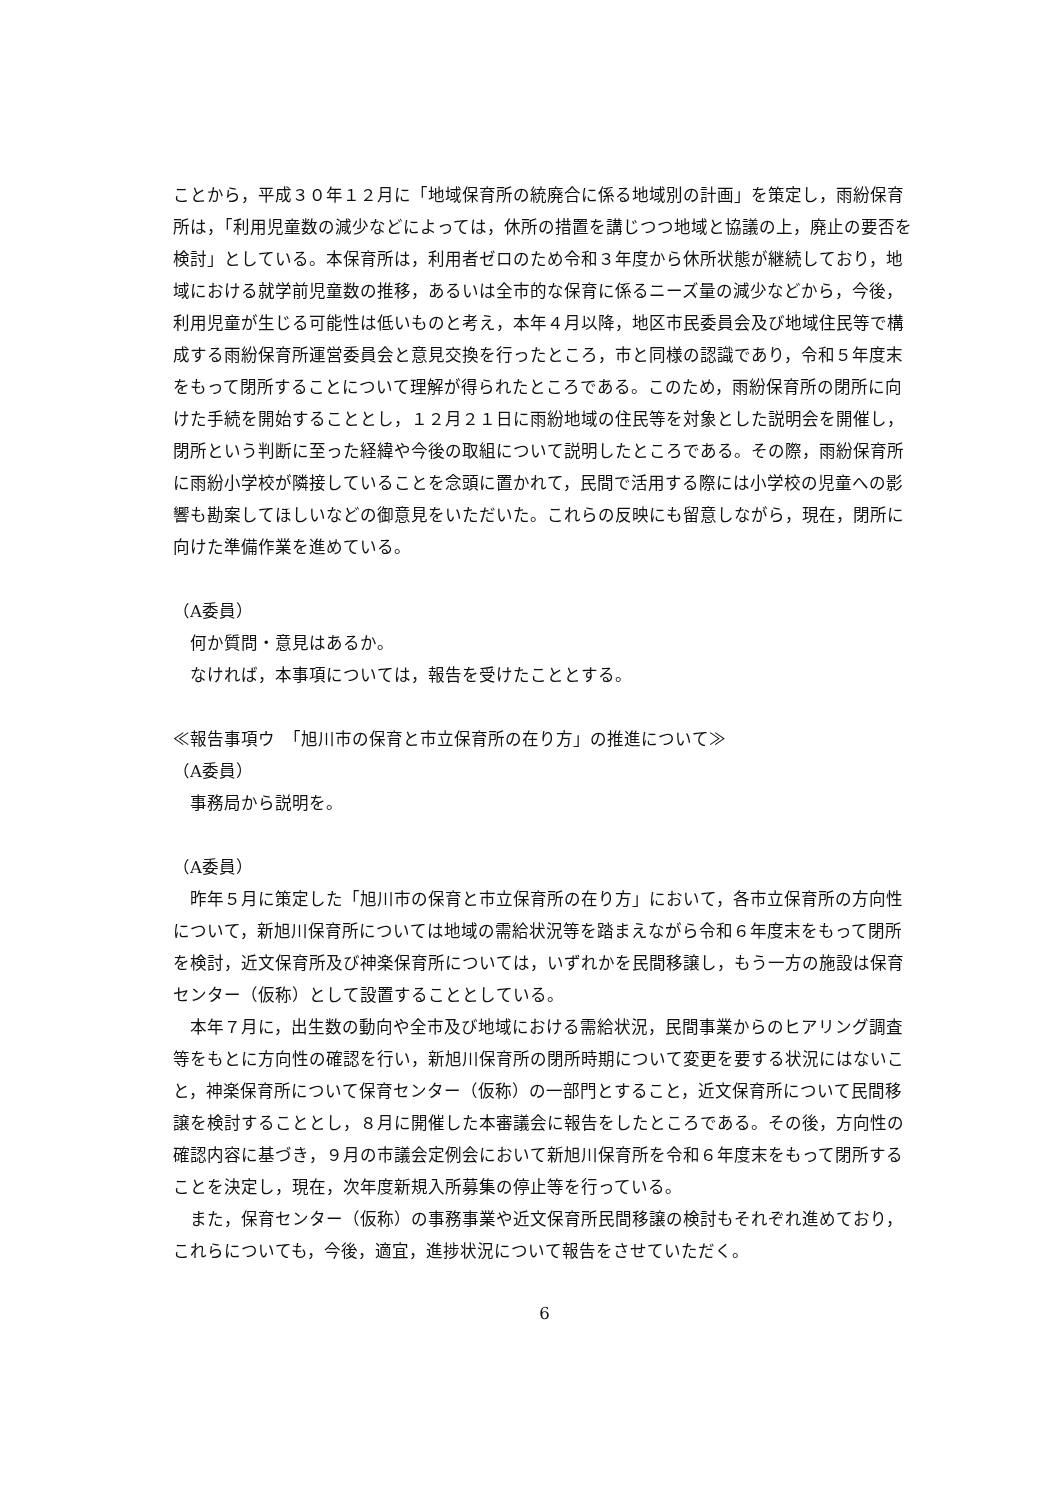ことから，平成３０年１２月に「地域保育所の統廃合に係る地域別の計画」を策定し，雨紛保育所は，「利用児童数の減少などによっては，休所の措置を講じつつ地域と協議の上，廃止の要否を検討」としている。本保育所は，利用者ゼロのため令和３年度から休所状態が継続しており，地域における就学前児童数の推移，あるいは全市的な保育に係るニーズ量の減少などから，今後，利用児童が生じる可能性は低いものと考え，本年４月以降，地区市民委員会及び地域住民等で構成する雨紛保育所運営委員会と意見交換を行ったところ，市と同様の認識であり，令和５年度末をもって閉所することについて理解が得られたところである。このため，雨紛保育所の閉所に向けた手続を開始することとし，１２月２１日に雨紛地域の住民等を対象とした説明会を開催し，閉所という判断に至った経緯や今後の取組について説明したところである。その際，雨紛保育所に雨紛小学校が隣接していることを念頭に置かれて，民間で活用する際には小学校の児童への影響も勘案してほしいなどの御意見をいただいた。これらの反映にも留意しながら，現在，閉所に向けた準備作業を進めている。
（A委員）
　何か質問・意見はあるか。
　なければ，本事項については，報告を受けたこととする。
≪報告事項ウ　「旭川市の保育と市立保育所の在り方」の推進について≫
（A委員）
　事務局から説明を。
（A委員）
　昨年５月に策定した「旭川市の保育と市立保育所の在り方」において，各市立保育所の方向性について，新旭川保育所については地域の需給状況等を踏まえながら令和６年度末をもって閉所を検討，近文保育所及び神楽保育所については，いずれかを民間移譲し，もう一方の施設は保育センター（仮称）として設置することとしている。
　本年７月に，出生数の動向や全市及び地域における需給状況，民間事業からのヒアリング調査等をもとに方向性の確認を行い，新旭川保育所の閉所時期について変更を要する状況にはないこと，神楽保育所について保育センター（仮称）の一部門とすること，近文保育所について民間移譲を検討することとし，８月に開催した本審議会に報告をしたところである。その後，方向性の確認内容に基づき，９月の市議会定例会において新旭川保育所を令和６年度末をもって閉所することを決定し，現在，次年度新規入所募集の停止等を行っている。
　また，保育センター（仮称）の事務事業や近文保育所民間移譲の検討もそれぞれ進めており，これらについても，今後，適宜，進捗状況について報告をさせていただく。
6